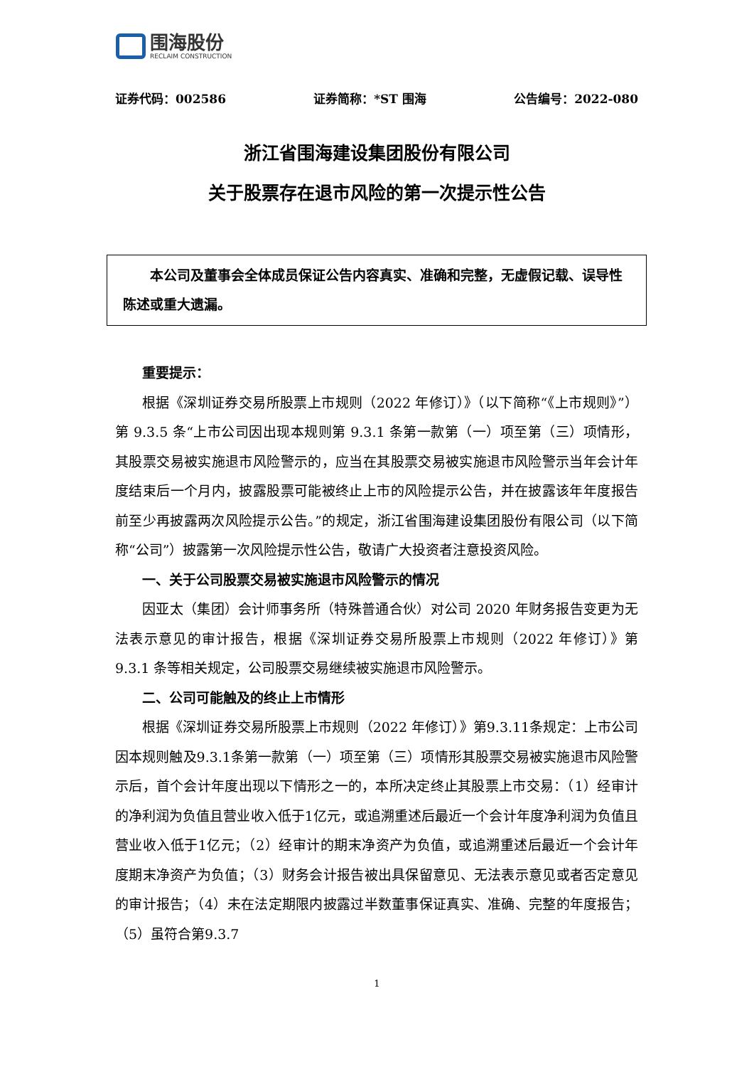围海股份
RECLAIM CONSTRUCTION
证券代码：002586 证券简称：*ST 围海 公告编号：2022-080
浙江省围海建设集团股份有限公司
关于股票存在退市风险的第一次提示性公告
  本公司及董事会全体成员保证公告内容真实、准确和完整，无虚假记载、误导性陈述或重大遗漏。
重要提示：
根据《深圳证券交易所股票上市规则（2022 年修订）》（以下简称“《上市规则》”）第 9.3.5 条“上市公司因出现本规则第 9.3.1 条第一款第（一）项至第（三）项情形，其股票交易被实施退市风险警示的，应当在其股票交易被实施退市风险警示当年会计年度结束后一个月内，披露股票可能被终止上市的风险提示公告，并在披露该年年度报告前至少再披露两次风险提示公告。”的规定，浙江省围海建设集团股份有限公司（以下简称“公司”）披露第一次风险提示性公告，敬请广大投资者注意投资风险。
一、关于公司股票交易被实施退市风险警示的情况
因亚太（集团）会计师事务所（特殊普通合伙）对公司 2020 年财务报告变更为无法表示意见的审计报告，根据《深圳证券交易所股票上市规则（2022 年修订）》第 9.3.1 条等相关规定，公司股票交易继续被实施退市风险警示。
二、公司可能触及的终止上市情形
根据《深圳证券交易所股票上市规则（2022 年修订）》第9.3.11条规定：上市公司因本规则触及9.3.1条第一款第（一）项至第（三）项情形其股票交易被实施退市风险警示后，首个会计年度出现以下情形之一的，本所决定终止其股票上市交易：（1）经审计的净利润为负值且营业收入低于1亿元，或追溯重述后最近一个会计年度净利润为负值且营业收入低于1亿元；（2）经审计的期末净资产为负值，或追溯重述后最近一个会计年度期末净资产为负值；（3）财务会计报告被出具保留意见、无法表示意见或者否定意见的审计报告；（4）未在法定期限内披露过半数董事保证真实、准确、完整的年度报告；（5）虽符合第9.3.7
1